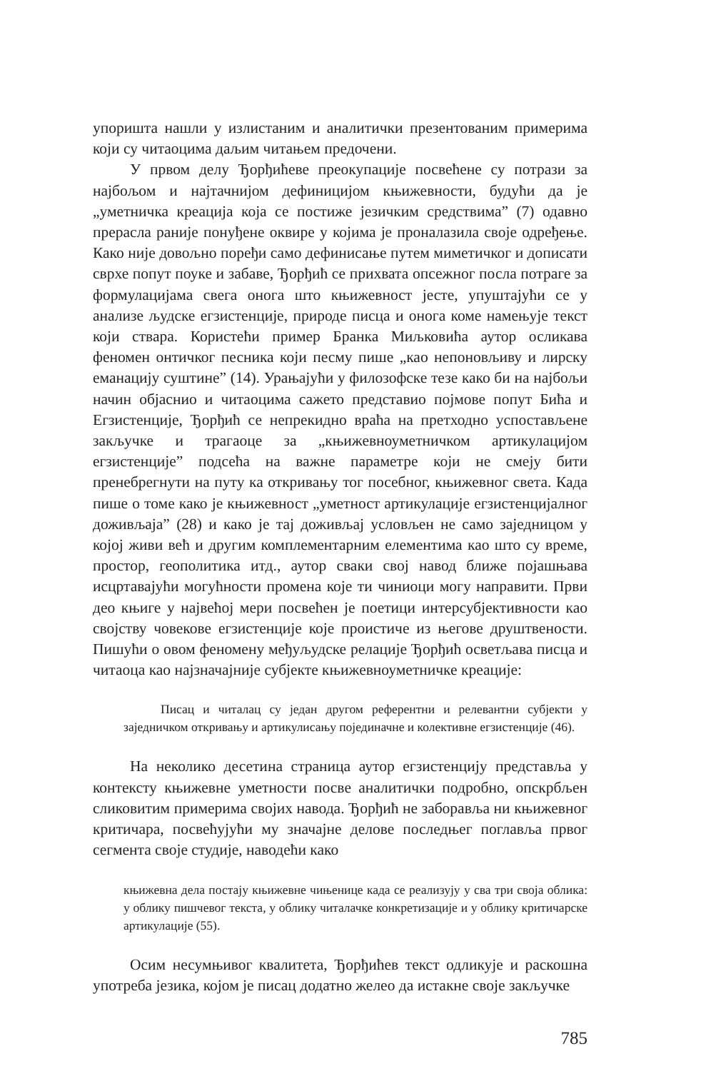упоришта нашли у излистаним и аналитички презентованим примерима који су читаоцима даљим читањем предочени.
У првом делу Ђорђићеве преокупације посвећене су потрази за најбољом и најтачнијом дефиницијом књижевности, будући да је „уметничка креација која се постиже језичким средствима” (7) одавно прерасла раније понуђене оквире у којима је проналазила своје одређење. Како није довољно поређи само дефинисање путем миметичког и дописати сврхе попут поуке и забаве, Ђорђић се прихвата опсежног посла потраге за формулацијама свега онога што књижевност јесте, упуштајући се у анализе људске егзистенције, природе писца и онога коме намењује текст који ствара. Користећи пример Бранка Миљковића аутор осликава феномен онтичког песника који песму пише „као непоновљиву и лирску еманацију суштине” (14). Урањајући у филозофске тезе како би на најбољи начин објаснио и читаоцима сажето представио појмове попут Бића и Егзистенције, Ђорђић се непрекидно враћа на претходно успостављене закључке и трагаоце за „књижевноуметничком артикулацијом егзистенције” подсећа на важне параметре који не смеју бити пренебрегнути на путу ка откривању тог посебног, књижевног света. Када пише о томе како је књижевност „уметност артикулације егзистенцијалног доживљаја” (28) и како је тај доживљај условљен не само заједницом у којој живи већ и другим комплементарним елементима као што су време, простор, геополитика итд., аутор сваки свој навод ближе појашњава исцртавајући могућности промена које ти чиниоци могу направити. Први део књиге у највећој мери посвећен је поетици интерсубјективности као својству човекове егзистенције које проистиче из његове друштвености. Пишући о овом феномену међуљудске релације Ђорђић осветљава писца и читаоца као најзначајније субјекте књижевноуметничке креације:
Писац и читалац су један другом референтни и релевантни субјекти у заједничком откривању и артикулисању појединачне и колективне егзистенције (46).
На неколико десетина страница аутор егзистенцију представља у контексту књижевне уметности посве аналитички подробно, опскрбљен сликовитим примерима својих навода. Ђорђић не заборавља ни књижевног критичара, посвећујући му значајне делове последњег поглавља првог сегмента своје студије, наводећи како
књижевна дела постају књижевне чињенице када се реализују у сва три своја облика: у облику пишчевог текста, у облику читалачке конкретизације и у облику критичарске артикулације (55).
Осим несумњивог квалитета, Ђорђићев текст одликује и раскошна употреба језика, којом је писац додатно желео да истакне своје закључке
785